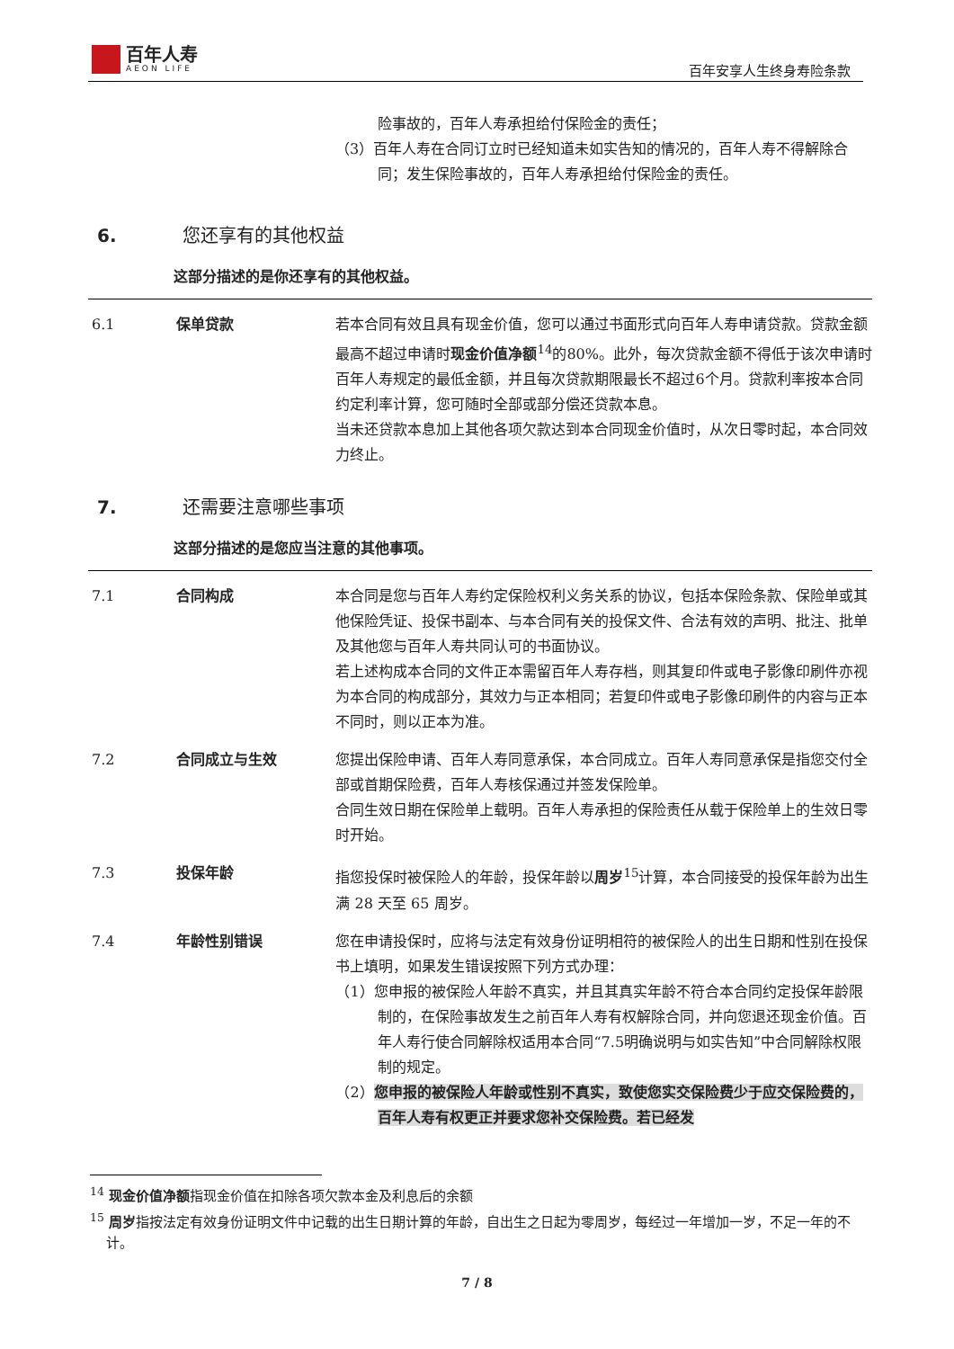百年人寿
AEON LIFE
百年安享人生终身寿险条款
险事故的，百年人寿承担给付保险金的责任；
（3）百年人寿在合同订立时已经知道未如实告知的情况的，百年人寿不得解除合同；发生保险事故的，百年人寿承担给付保险金的责任。
6. 您还享有的其他权益
这部分描述的是你还享有的其他权益。
6.1 保单贷款 若本合同有效且具有现金价值，您可以通过书面形式向百年人寿申请贷款。贷款金额最高不超过申请时现金价值净额<sup>14</sup>的80%。此外，每次贷款金额不得低于该次申请时百年人寿规定的最低金额，并且每次贷款期限最长不超过6个月。贷款利率按本合同约定利率计算，您可随时全部或部分偿还贷款本息。
当未还贷款本息加上其他各项欠款达到本合同现金价值时，从次日零时起，本合同效力终止。
7. 还需要注意哪些事项
这部分描述的是您应当注意的其他事项。
7.1 合同构成 本合同是您与百年人寿约定保险权利义务关系的协议，包括本保险条款、保险单或其他保险凭证、投保书副本、与本合同有关的投保文件、合法有效的声明、批注、批单及其他您与百年人寿共同认可的书面协议。
若上述构成本合同的文件正本需留百年人寿存档，则其复印件或电子影像印刷件亦视为本合同的构成部分，其效力与正本相同；若复印件或电子影像印刷件的内容与正本不同时，则以正本为准。
7.2 合同成立与生效 您提出保险申请、百年人寿同意承保，本合同成立。百年人寿同意承保是指您交付全部或首期保险费，百年人寿核保通过并签发保险单。
合同生效日期在保险单上载明。百年人寿承担的保险责任从载于保险单上的生效日零时开始。
7.3 投保年龄 指您投保时被保险人的年龄，投保年龄以周岁<sup>15</sup>计算，本合同接受的投保年龄为出生满 28 天至 65 周岁。
7.4 年龄性别错误 您在申请投保时，应将与法定有效身份证明相符的被保险人的出生日期和性别在投保书上填明，如果发生错误按照下列方式办理：
（1）您申报的被保险人年龄不真实，并且其真实年龄不符合本合同约定投保年龄限制的，在保险事故发生之前百年人寿有权解除合同，并向您退还现金价值。百年人寿行使合同解除权适用本合同“7.5明确说明与如实告知”中合同解除权限制的规定。
（2）您申报的被保险人年龄或性别不真实，致使您实交保险费少于应交保险费的，百年人寿有权更正并要求您补交保险费。若已经发
<sup>14</sup> 现金价值净额指现金价值在扣除各项欠款本金及利息后的余额
<sup>15</sup> 周岁指按法定有效身份证明文件中记载的出生日期计算的年龄，自出生之日起为零周岁，每经过一年增加一岁，不足一年的不计。
7 / 8